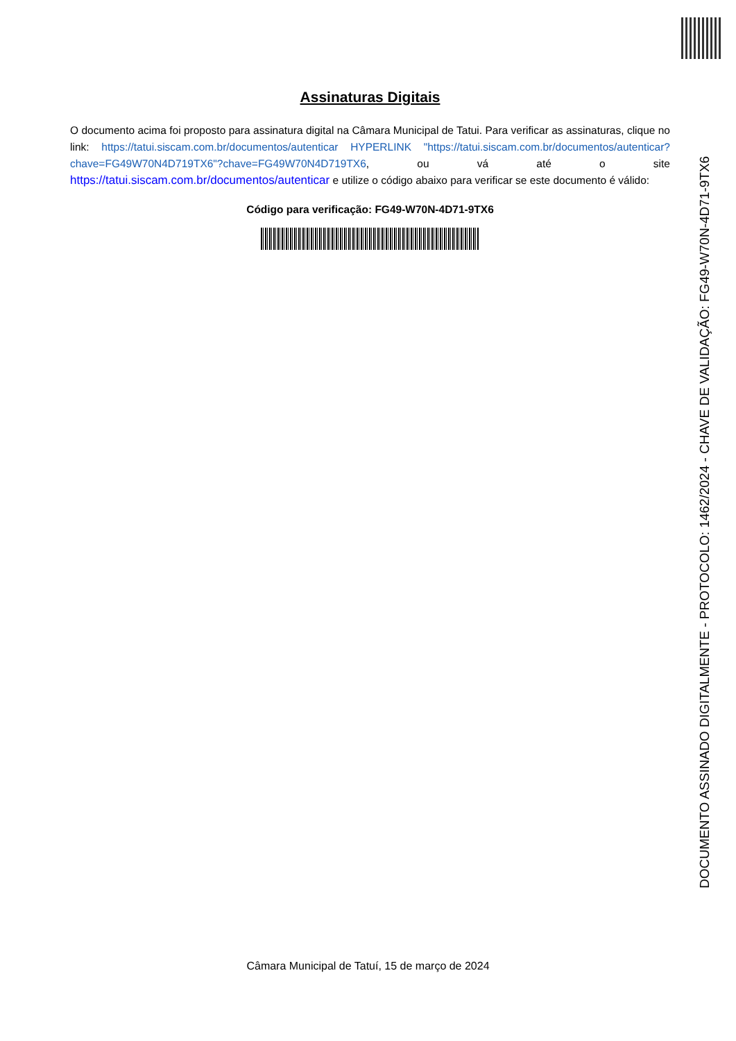Assinaturas Digitais
O documento acima foi proposto para assinatura digital na Câmara Municipal de Tatui. Para verificar as assinaturas, clique no link: https://tatui.siscam.com.br/documentos/autenticar HYPERLINK "https://tatui.siscam.com.br/documentos/autenticar?chave=FG49W70N4D719TX6"?chave=FG49W70N4D719TX6, ou vá até o site https://tatui.siscam.com.br/documentos/autenticar e utilize o código abaixo para verificar se este documento é válido:
Código para verificação: FG49-W70N-4D71-9TX6
Câmara Municipal de Tatuí, 15 de março de 2024
DOCUMENTO ASSINADO DIGITALMENTE - PROTOCOLO: 1462/2024 - CHAVE DE VALIDAÇÃO: FG49-W70N-4D71-9TX6